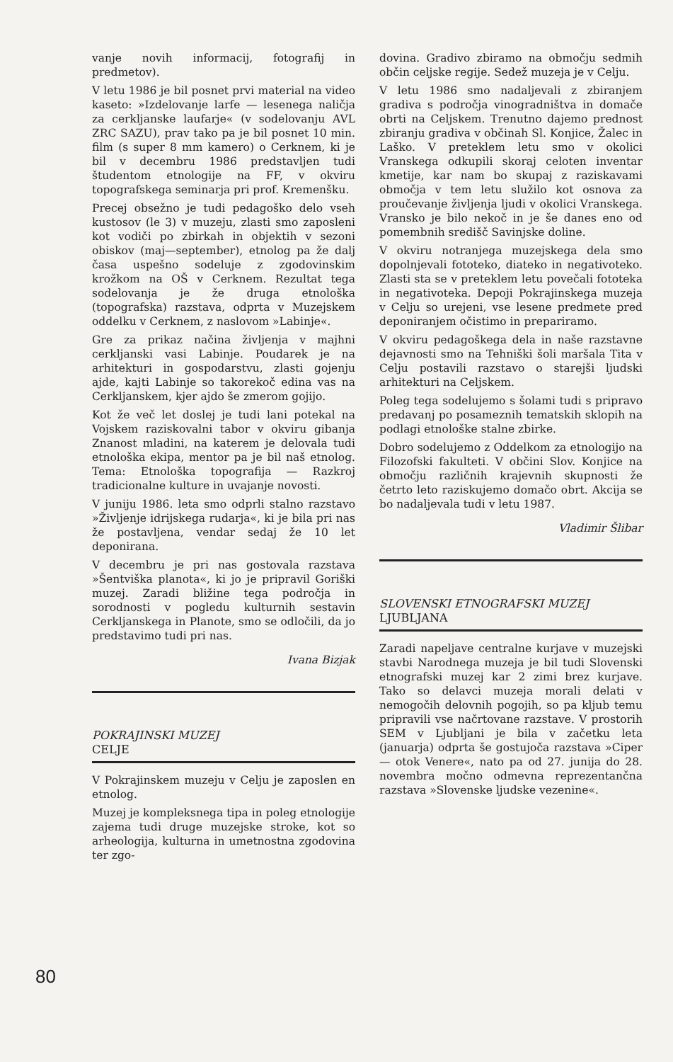80
vanje novih informacij, fotografij in predmetov).
V letu 1986 je bil posnet prvi material na video kaseto: »Izdelovanje larfe — lesenega naličja za cerkljanske laufarje« (v sodelovanju AVL ZRC SAZU), prav tako pa je bil posnet 10 min. film (s super 8 mm kamero) o Cerknem, ki je bil v decembru 1986 predstavljen tudi študentom etnologije na FF, v okviru topografskega seminarja pri prof. Kremenšku.
Precej obsežno je tudi pedagoško delo vseh kustosov (le 3) v muzeju, zlasti smo zaposleni kot vodiči po zbirkah in objektih v sezoni obiskov (maj—september), etnolog pa že dalj časa uspešno sodeluje z zgodovinskim krožkom na OŠ v Cerknem. Rezultat tega sodelovanja je že druga etnološka (topografska) razstava, odprta v Muzejskem oddelku v Cerknem, z naslovom »Labinje«.
Gre za prikaz načina življenja v majhni cerkljanski vasi Labinje. Poudarek je na arhitekturi in gospodarstvu, zlasti gojenju ajde, kajti Labinje so takorekoč edina vas na Cerkljanskem, kjer ajdo še zmerom gojijo.
Kot že več let doslej je tudi lani potekal na Vojskem raziskovalni tabor v okviru gibanja Znanost mladini, na katerem je delovala tudi etnološka ekipa, mentor pa je bil naš etnolog. Tema: Etnološka topografija — Razkroj tradicionalne kulture in uvajanje novosti.
V juniju 1986. leta smo odprli stalno razstavo »Življenje idrijskega rudarja«, ki je bila pri nas že postavljena, vendar sedaj že 10 let deponirana.
V decembru je pri nas gostovala razstava »Šentviška planota«, ki jo je pripravil Goriški muzej. Zaradi bližine tega področja in sorodnosti v pogledu kulturnih sestavin Cerkljanskega in Planote, smo se odločili, da jo predstavimo tudi pri nas.
Ivana Bizjak
POKRAJINSKI MUZEJ
CELJE
V Pokrajinskem muzeju v Celju je zaposlen en etnolog.
Muzej je kompleksnega tipa in poleg etnologije zajema tudi druge muzejske stroke, kot so arheologija, kulturna in umetnostna zgodovina ter zgo-
dovina. Gradivo zbiramo na območju sedmih občin celjske regije. Sedež muzeja je v Celju.
V letu 1986 smo nadaljevali z zbiranjem gradiva s področja vinogradništva in domače obrti na Celjskem. Trenutno dajemo prednost zbiranju gradiva v občinah Sl. Konjice, Žalec in Laško. V preteklem letu smo v okolici Vranskega odkupili skoraj celoten inventar kmetije, kar nam bo skupaj z raziskavami območja v tem letu služilo kot osnova za proučevanje življenja ljudi v okolici Vranskega. Vransko je bilo nekoč in je še danes eno od pomembnih središč Savinjske doline.
V okviru notranjega muzejskega dela smo dopolnjevali fototeko, diateko in negativoteko. Zlasti sta se v preteklem letu povečali fototeka in negativoteka. Depoji Pokrajinskega muzeja v Celju so urejeni, vse lesene predmete pred deponiranjem očistimo in prepariramo.
V okviru pedagoškega dela in naše razstavne dejavnosti smo na Tehniški šoli maršala Tita v Celju postavili razstavo o starejši ljudski arhitekturi na Celjskem.
Poleg tega sodelujemo s šolami tudi s pripravo predavanj po posameznih tematskih sklopih na podlagi etnološke stalne zbirke.
Dobro sodelujemo z Oddelkom za etnologijo na Filozofski fakulteti. V občini Slov. Konjice na območju različnih krajevnih skupnosti že četrto leto raziskujemo domačo obrt. Akcija se bo nadaljevala tudi v letu 1987.
Vladimir Šlibar
SLOVENSKI ETNOGRAFSKI MUZEJ
LJUBLJANA
Zaradi napeljave centralne kurjave v muzejski stavbi Narodnega muzeja je bil tudi Slovenski etnografski muzej kar 2 zimi brez kurjave. Tako so delavci muzeja morali delati v nemogočih delovnih pogojih, so pa kljub temu pripravili vse načrtovane razstave. V prostorih SEM v Ljubljani je bila v začetku leta (januarja) odprta še gostujoča razstava »Ciper — otok Venere«, nato pa od 27. junija do 28. novembra močno odmevna reprezentančna razstava »Slovenske ljudske vezenine«.